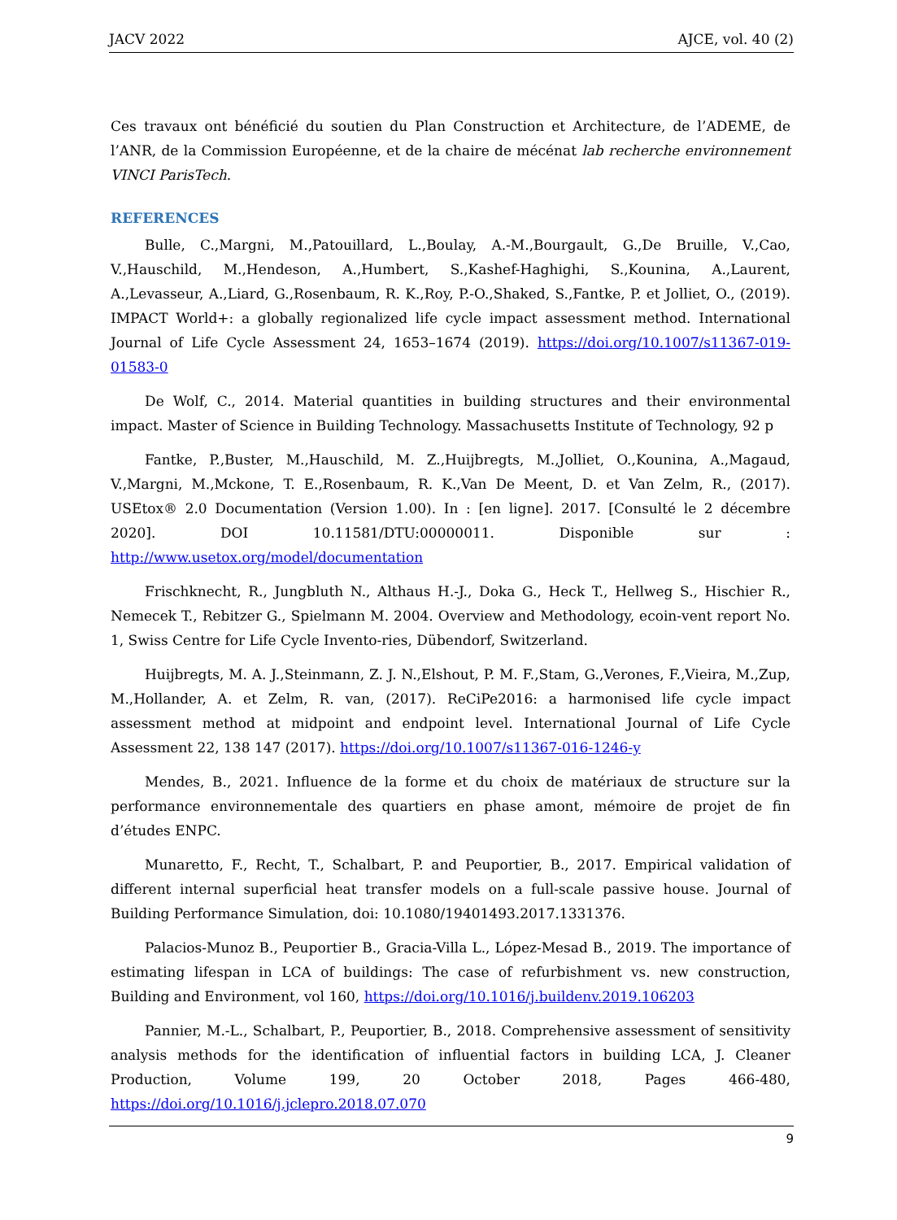JACV 2022 AJCE, vol. 40 (2)
Ces travaux ont bénéficié du soutien du Plan Construction et Architecture, de l’ADEME, de l’ANR, de la Commission Européenne, et de la chaire de mécénat lab recherche environnement VINCI ParisTech.
REFERENCES
Bulle, C.,Margni, M.,Patouillard, L.,Boulay, A.-M.,Bourgault, G.,De Bruille, V.,Cao, V.,Hauschild, M.,Hendeson, A.,Humbert, S.,Kashef-Haghighi, S.,Kounina, A.,Laurent, A.,Levasseur, A.,Liard, G.,Rosenbaum, R. K.,Roy, P.-O.,Shaked, S.,Fantke, P. et Jolliet, O., (2019). IMPACT World+: a globally regionalized life cycle impact assessment method. International Journal of Life Cycle Assessment 24, 1653–1674 (2019). https://doi.org/10.1007/s11367-019-01583-0
De Wolf, C., 2014. Material quantities in building structures and their environmental impact. Master of Science in Building Technology. Massachusetts Institute of Technology, 92 p
Fantke, P.,Buster, M.,Hauschild, M. Z.,Huijbregts, M.,Jolliet, O.,Kounina, A.,Magaud, V.,Margni, M.,Mckone, T. E.,Rosenbaum, R. K.,Van De Meent, D. et Van Zelm, R., (2017). USEtox® 2.0 Documentation (Version 1.00). In : [en ligne]. 2017. [Consulté le 2 décembre 2020]. DOI 10.11581/DTU:00000011. Disponible sur : http://www.usetox.org/model/documentation
Frischknecht, R., Jungbluth N., Althaus H.-J., Doka G., Heck T., Hellweg S., Hischier R., Nemecek T., Rebitzer G., Spielmann M. 2004. Overview and Methodology, ecoin-vent report No. 1, Swiss Centre for Life Cycle Invento-ries, Dübendorf, Switzerland.
Huijbregts, M. A. J.,Steinmann, Z. J. N.,Elshout, P. M. F.,Stam, G.,Verones, F.,Vieira, M.,Zup, M.,Hollander, A. et Zelm, R. van, (2017). ReCiPe2016: a harmonised life cycle impact assessment method at midpoint and endpoint level. International Journal of Life Cycle Assessment 22, 138 147 (2017). https://doi.org/10.1007/s11367-016-1246-y
Mendes, B., 2021. Influence de la forme et du choix de matériaux de structure sur la performance environnementale des quartiers en phase amont, mémoire de projet de fin d’études ENPC.
Munaretto, F., Recht, T., Schalbart, P. and Peuportier, B., 2017. Empirical validation of different internal superficial heat transfer models on a full-scale passive house. Journal of Building Performance Simulation, doi: 10.1080/19401493.2017.1331376.
Palacios-Munoz B., Peuportier B., Gracia-Villa L., López-Mesad B., 2019. The importance of estimating lifespan in LCA of buildings: The case of refurbishment vs. new construction, Building and Environment, vol 160, https://doi.org/10.1016/j.buildenv.2019.106203
Pannier, M.-L., Schalbart, P., Peuportier, B., 2018. Comprehensive assessment of sensitivity analysis methods for the identification of influential factors in building LCA, J. Cleaner Production, Volume 199, 20 October 2018, Pages 466-480, https://doi.org/10.1016/j.jclepro.2018.07.070
9